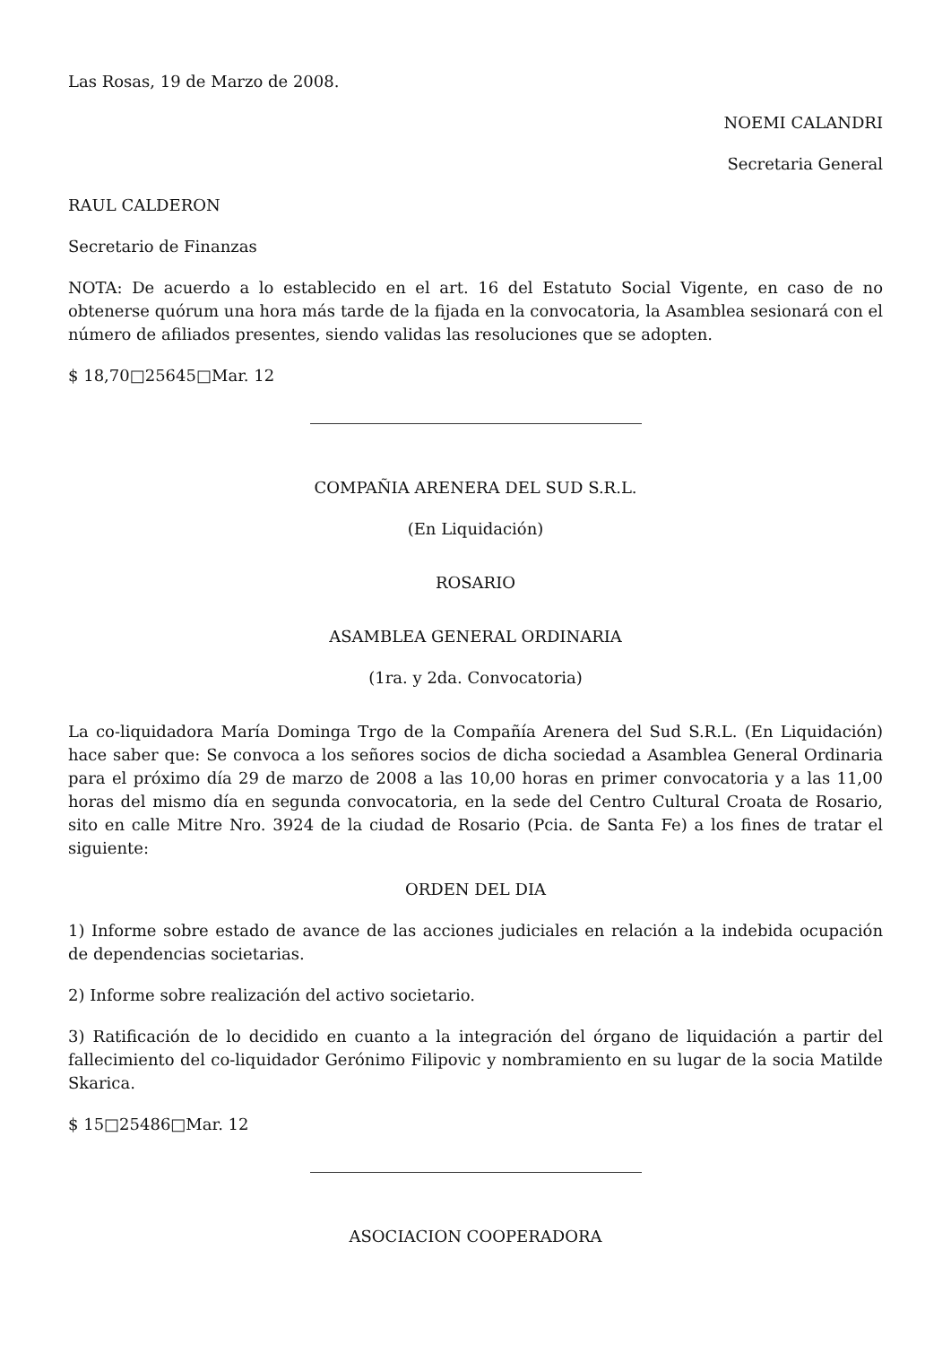Las Rosas, 19 de Marzo de 2008.
NOEMI CALANDRI
Secretaria General
RAUL CALDERON
Secretario de Finanzas
NOTA: De acuerdo a lo establecido en el art. 16 del Estatuto Social Vigente, en caso de no obtenerse quórum una hora más tarde de la fijada en la convocatoria, la Asamblea sesionará con el número de afiliados presentes, siendo validas las resoluciones que se adopten.
$ 18,70□25645□Mar. 12
COMPAÑIA ARENERA DEL SUD S.R.L.
(En Liquidación)
ROSARIO
ASAMBLEA GENERAL ORDINARIA
(1ra. y 2da. Convocatoria)
La co-liquidadora María Dominga Trgo de la Compañía Arenera del Sud S.R.L. (En Liquidación) hace saber que: Se convoca a los señores socios de dicha sociedad a Asamblea General Ordinaria para el próximo día 29 de marzo de 2008 a las 10,00 horas en primer convocatoria y a las 11,00 horas del mismo día en segunda convocatoria, en la sede del Centro Cultural Croata de Rosario, sito en calle Mitre Nro. 3924 de la ciudad de Rosario (Pcia. de Santa Fe) a los fines de tratar el siguiente:
ORDEN DEL DIA
1) Informe sobre estado de avance de las acciones judiciales en relación a la indebida ocupación de dependencias societarias.
2) Informe sobre realización del activo societario.
3) Ratificación de lo decidido en cuanto a la integración del órgano de liquidación a partir del fallecimiento del co-liquidador Gerónimo Filipovic y nombramiento en su lugar de la socia Matilde Skarica.
$ 15□25486□Mar. 12
ASOCIACION COOPERADORA